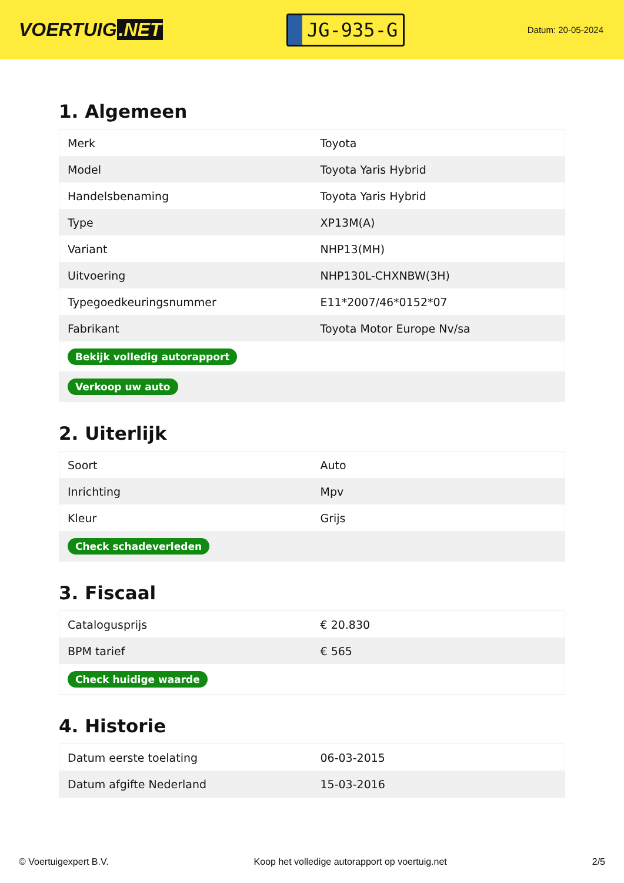VOERTUIG.NET
JG-935-G
Datum: 20-05-2024
1. Algemeen
| Merk | Toyota |
| Model | Toyota Yaris Hybrid |
| Handelsbenaming | Toyota Yaris Hybrid |
| Type | XP13M(A) |
| Variant | NHP13(MH) |
| Uitvoering | NHP130L-CHXNBW(3H) |
| Typegoedkeuringsnummer | E11*2007/46*0152*07 |
| Fabrikant | Toyota Motor Europe Nv/sa |
| Bekijk volledig autorapport | |
| Verkoop uw auto | |
2. Uiterlijk
| Soort | Auto |
| Inrichting | Mpv |
| Kleur | Grijs |
| Check schadeverleden | |
3. Fiscaal
| Catalogusprijs | € 20.830 |
| BPM tarief | € 565 |
| Check huidige waarde | |
4. Historie
| Datum eerste toelating | 06-03-2015 |
| Datum afgifte Nederland | 15-03-2016 |
© Voertuigexpert B.V. Koop het volledige autorapport op voertuig.net 2/5